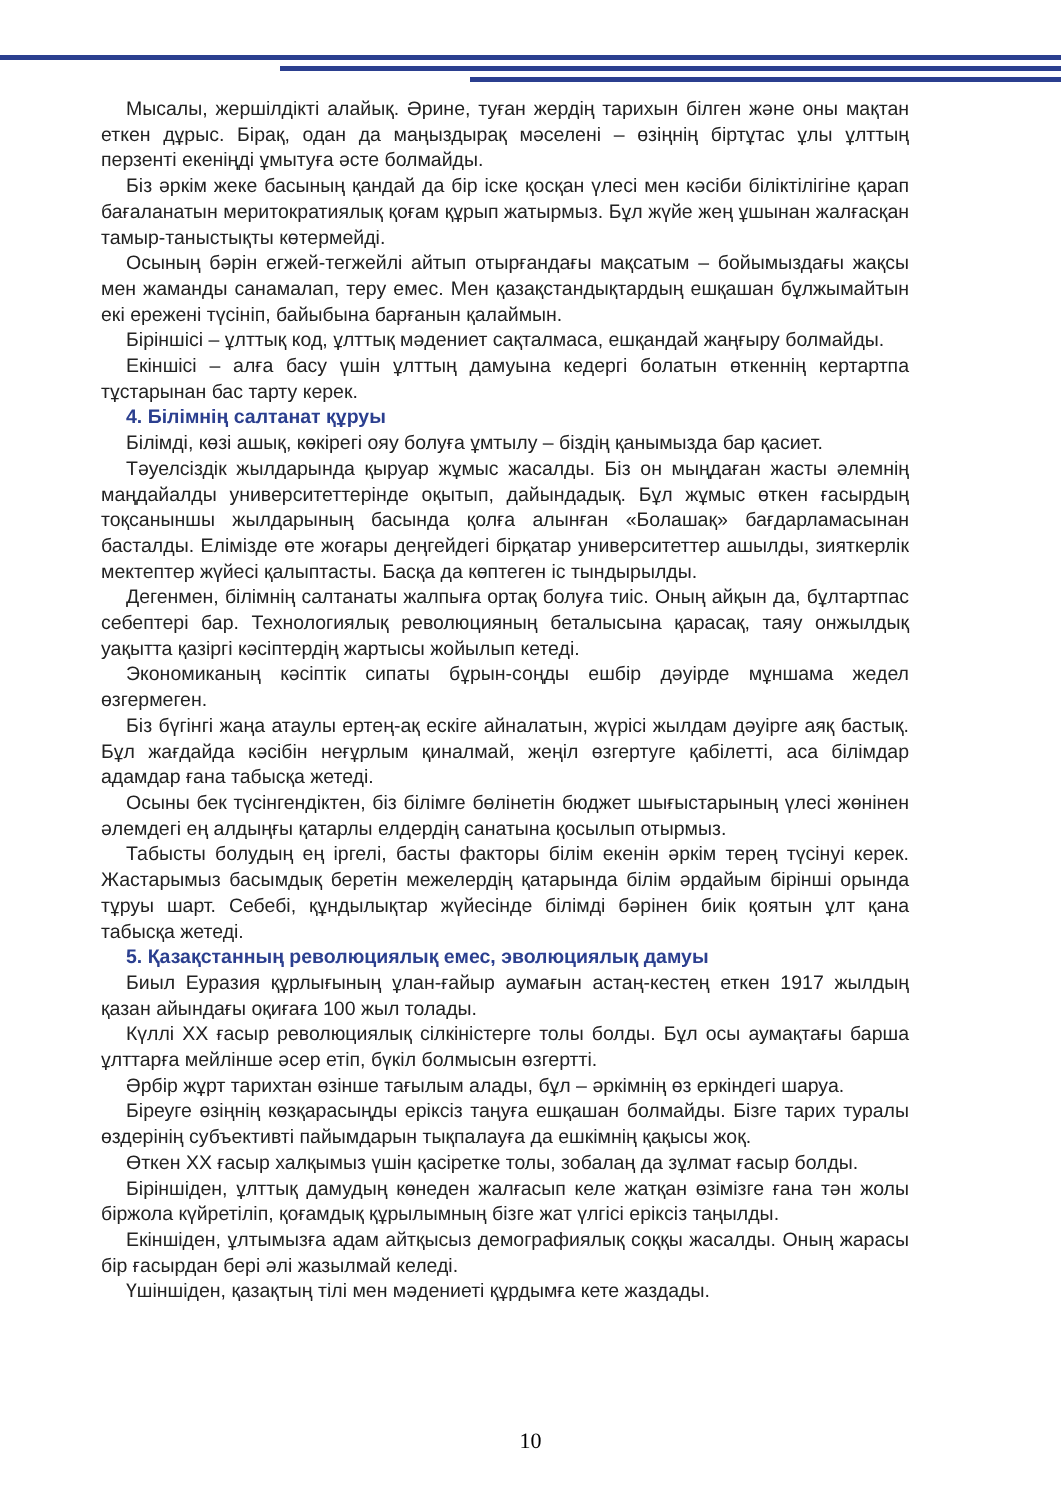Мысалы, жершілдікті алайық. Әрине, туған жердің тарихын білген және оны мақтан еткен дұрыс. Бірақ, одан да маңыздырақ мәселені – өзіңнің біртұтас ұлы ұлттың перзенті екеніңді ұмытуға әсте болмайды.
Біз әркім жеке басының қандай да бір іске қосқан үлесі мен кәсіби біліктілігіне қарап бағаланатын меритократиялық қоғам құрып жатырмыз. Бұл жүйе жең ұшынан жалғасқан тамыр-таныстықты көтермейді.
Осының бәрін егжей-тегжейлі айтып отырғандағы мақсатым – бойымыздағы жақсы мен жаманды санамалап, теру емес. Мен қазақстандықтардың ешқашан бұлжымайтын екі ережені түсініп, байыбына барғанын қалаймын.
Біріншісі – ұлттық код, ұлттық мәдениет сақталмаса, ешқандай жаңғыру болмайды.
Екіншісі – алға басу үшін ұлттың дамуына кедергі болатын өткеннің кертартпа тұстарынан бас тарту керек.
4. Білімнің салтанат құруы
Білімді, көзі ашық, көкірегі ояу болуға ұмтылу – біздің қанымызда бар қасиет.
Тәуелсіздік жылдарында қыруар жұмыс жасалды. Біз он мыңдаған жасты әлемнің маңдайалды университеттерінде оқытып, дайындадық. Бұл жұмыс өткен ғасырдың тоқсаныншы жылдарының басында қолға алынған «Болашақ» бағдарламасынан басталды. Елімізде өте жоғары деңгейдегі бірқатар университеттер ашылды, зияткерлік мектептер жүйесі қалыптасты. Басқа да көптеген іс тындырылды.
Дегенмен, білімнің салтанаты жалпыға ортақ болуға тиіс. Оның айқын да, бұлтартпас себептері бар. Технологиялық революцияның беталысына қарасақ, таяу онжылдық уақытта қазіргі кәсіптердің жартысы жойылып кетеді.
Экономиканың кәсіптік сипаты бұрын-соңды ешбір дәуірде мұншама жедел өзгермеген.
Біз бүгінгі жаңа атаулы ертең-ақ ескіге айналатын, жүрісі жылдам дәуірге аяқ бастық. Бұл жағдайда кәсібін неғұрлым қиналмай, жеңіл өзгертуге қабілетті, аса білімдар адамдар ғана табысқа жетеді.
Осыны бек түсінгендіктен, біз білімге бөлінетін бюджет шығыстарының үлесі жөнінен әлемдегі ең алдыңғы қатарлы елдердің санатына қосылып отырмыз.
Табысты болудың ең іргелі, басты факторы білім екенін әркім терең түсінуі керек. Жастарымыз басымдық беретін межелердің қатарында білім әрдайым бірінші орында тұруы шарт. Себебі, құндылықтар жүйесінде білімді бәрінен биік қоятын ұлт қана табысқа жетеді.
5. Қазақстанның революциялық емес, эволюциялық дамуы
Биыл Еуразия құрлығының ұлан-ғайыр аумағын астаң-кестең еткен 1917 жылдың қазан айындағы оқиғаға 100 жыл толады.
Күллі ХХ ғасыр революциялық сілкіністерге толы болды. Бұл осы аумақтағы барша ұлттарға мейлінше әсер етіп, бүкіл болмысын өзгертті.
Әрбір жұрт тарихтан өзінше тағылым алады, бұл – әркімнің өз еркіндегі шаруа.
Біреуге өзіңнің көзқарасыңды еріксіз таңуға ешқашан болмайды. Бізге тарих туралы өздерінің субъективті пайымдарын тықпалауға да ешкімнің қақысы жоқ.
Өткен ХХ ғасыр халқымыз үшін қасіретке толы, зобалаң да зұлмат ғасыр болды.
Біріншіден, ұлттық дамудың көнеден жалғасып келе жатқан өзімізге ғана тән жолы біржола күйретіліп, қоғамдық құрылымның бізге жат үлгісі еріксіз таңылды.
Екіншіден, ұлтымызға адам айтқысыз демографиялық соққы жасалды. Оның жарасы бір ғасырдан бері әлі жазылмай келеді.
Үшіншіден, қазақтың тілі мен мәдениеті құрдымға кете жаздады.
10